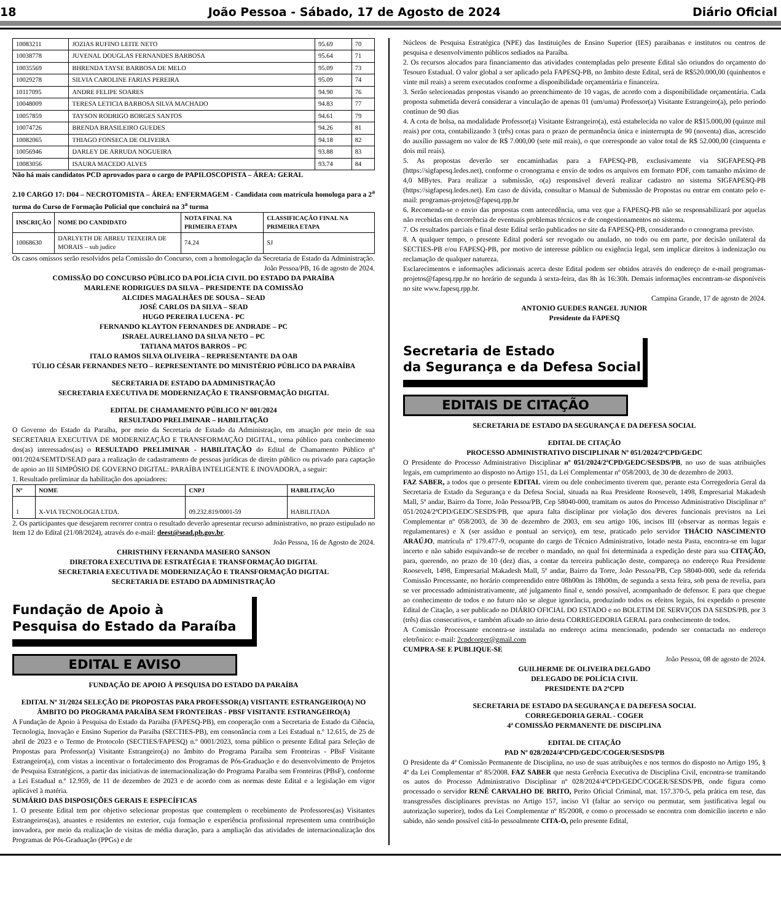18 João Pessoa - Sábado, 17 de Agosto de 2024 Diário Oficial
| 10083211 | JOZIAS RUFINO LEITE NETO | 95.69 | 70 |
| 10038778 | JUVENAL DOUGLAS FERNANDES BARBOSA | 95.64 | 71 |
| 10035569 | BHRENDA TAYSE BARBOSA DE MELO | 95.09 | 73 |
| 10029278 | SILVIA CAROLINE FARIAS PEREIRA | 95.09 | 74 |
| 10117095 | ANDRE FELIPE SOARES | 94.90 | 76 |
| 10048009 | TERESA LETICIA BARBOSA SILVA MACHADO | 94.83 | 77 |
| 10057859 | TAYSON RODRIGO BORGES SANTOS | 94.61 | 79 |
| 10074726 | BRENDA BRASILEIRO GUEDES | 94.26 | 81 |
| 10082065 | THIAGO FONSECA DE OLIVEIRA | 94.18 | 82 |
| 10056946 | DARLEY DE ARRUDA NOGUEIRA | 93.88 | 83 |
| 10083056 | ISAURA MACEDO ALVES | 93.74 | 84 |
Não há mais candidatos PCD aprovados para o cargo de PAPILOSCOPISTA – ÁREA: GERAL
2.10 CARGO 17: D04 – NECROTOMISTA – ÁREA: ENFERMAGEM - Candidata com matrícula homologa para a 2<sup>a</sup> turma do Curso de Formação Policial que concluirá na 3<sup>a</sup> turma
| INSCRIÇÃO | NOME DO CANDIDATO | NOTA FINAL NA PRIMEIRA ETAPA | CLASSIFICAÇÃO FINAL NA PRIMEIRA ETAPA |
| --- | --- | --- | --- |
| 10068630 | DARLYETH DE ABREU TEIXEIRA DE MORAIS – sub judice | 74.24 | SJ |
Os casos omissos serão resolvidos pela Comissão do Concurso, com a homologação da Secretaria de Estado da Administração.
João Pessoa/PB, 16 de agosto de 2024.
COMISSÃO DO CONCURSO PÚBLICO DA POLÍCIA CIVIL DO ESTADO DA PARAÍBA
MARLENE RODRIGUES DA SILVA – PRESIDENTE DA COMISSÃO
ALCIDES MAGALHÃES DE SOUSA – SEAD
JOSÉ CARLOS DA SILVA – SEAD
HUGO PEREIRA LUCENA - PC
FERNANDO KLAYTON FERNANDES DE ANDRADE – PC
ISRAEL AURELIANO DA SILVA NETO – PC
TATIANA MATOS BARROS – PC
ITALO RAMOS SILVA OLIVEIRA – REPRESENTANTE DA OAB
TÚLIO CÉSAR FERNANDES NETO – REPRESENTANTE DO MINISTÉRIO PÚBLICO DA PARAÍBA
SECRETARIA DE ESTADO DA ADMINISTRAÇÃO
SECRETARIA EXECUTIVA DE MODERNIZAÇÃO E TRANSFORMAÇÃO DIGITAL
EDITAL DE CHAMAMENTO PÚBLICO Nº 001/2024
RESULTADO PRELIMINAR – HABILITAÇÃO
O Governo do Estado da Paraíba, por meio da Secretaria de Estado da Administração, em atuação por meio de sua SECRETARIA EXECUTIVA DE MODERNIZAÇÃO E TRANSFORMAÇÃO DIGITAL, torna público para conhecimento dos(as) interessados(as) o RESULTADO PRELIMINAR - HABILITAÇÃO do Edital de Chamamento Público nº 001/2024/SEMTD/SEAD para a realização de cadastramento de pessoas jurídicas de direito público ou privado para captação de apoio ao III SIMPÓSIO DE GOVERNO DIGITAL: PARAÍBA INTELIGENTE E INOVADORA, a seguir:
1. Resultado preliminar da habilitação dos apoiadores:
| Nº | NOME | CNPJ | HABILITAÇÃO |
| --- | --- | --- | --- |
| 1 | X-VIA TECNOLOGIA LTDA. | 09.232.819/0001-59 | HABILITADA |
2. Os participantes que desejarem recorrer contra o resultado deverão apresentar recurso administrativo, no prazo estipulado no Item 12 do Edital (21/08/2024), através do e-mail: deest@sead.pb.gov.br.
João Pessoa, 16 de Agosto de 2024.
CHRISTHINY FERNANDA MASIERO SANSON
DIRETORA EXECUTIVA DE ESTRATÉGIA E TRANSFORMAÇÃO DIGITAL
SECRETARIA EXECUTIVA DE MODERNIZAÇÃO E TRANSFORMAÇÃO DIGITAL
SECRETARIA DE ESTADO DA ADMINISTRAÇÃO
Fundação de Apoio à
Pesquisa do Estado da Paraíba
EDITAL E AVISO
FUNDAÇÃO DE APOIO À PESQUISA DO ESTADO DA PARAÍBA
EDITAL Nº 31/2024 SELEÇÃO DE PROPOSTAS PARA PROFESSOR(A) VISITANTE ESTRANGEIRO(A) NO ÂMBITO DO PROGRAMA PARAÍBA SEM FRONTEIRAS - PBSF VISITANTE ESTRANGEIRO(A)
A Fundação de Apoio à Pesquisa do Estado da Paraíba (FAPESQ-PB), em cooperação com a Secretaria de Estado da Ciência, Tecnologia, Inovação e Ensino Superior da Paraíba (SECTIES-PB), em consonância com a Lei Estadual n.º 12.615, de 25 de abril de 2023 e o Termo de Protocolo (SECTIES/FAPESQ) n.º 0001/2023, torna público o presente Edital para Seleção de Propostas para Professor(a) Visitante Estrangeiro(a) no âmbito do Programa Paraíba sem Fronteiras - PBsF Visitante Estrangeiro(a), com vistas a incentivar o fortalecimento dos Programas de Pós-Graduação e do desenvolvimento de Projetos de Pesquisa Estratégicos, a partir das iniciativas de internacionalização do Programa Paraíba sem Fronteiras (PBsF), conforme a Lei Estadual n.º 12.959, de 11 de dezembro de 2023 e de acordo com as normas deste Edital e a legislação em vigor aplicável à matéria.
SUMÁRIO DAS DISPOSIÇÕES GERAIS E ESPECÍFICAS
1. O presente Edital tem por objetivo selecionar propostas que contemplem o recebimento de Professores(as) Visitantes Estrangeiros(as), atuantes e residentes no exterior, cuja formação e experiência profissional representem uma contribuição inovadora, por meio da realização de visitas de média duração, para a ampliação das atividades de internacionalização dos Programas de Pós-Graduação (PPGs) e de
Núcleos de Pesquisa Estratégica (NPE) das Instituições de Ensino Superior (IES) paraibanas e institutos ou centros de pesquisa e desenvolvimento públicos sediados na Paraíba.
2. Os recursos alocados para financiamento das atividades contempladas pelo presente Edital são oriundos do orçamento do Tesouro Estadual. O valor global a ser aplicado pela FAPESQ-PB, no âmbito deste Edital, será de R$520.000,00 (quinhentos e vinte mil reais) a serem executados conforme a disponibilidade orçamentária e financeira.
3. Serão selecionadas propostas visando ao preenchimento de 10 vagas, de acordo com a disponibilidade orçamentária. Cada proposta submetida deverá considerar a vinculação de apenas 01 (um/uma) Professor(a) Visitante Estrangeiro(a), pelo período contínuo de 90 dias
4. A cota de bolsa, na modalidade Professor(a) Visitante Estrangeiro(a), está estabelecida no valor de R$15.000,00 (quinze mil reais) por cota, contabilizando 3 (três) cotas para o prazo de permanência única e ininterrupta de 90 (noventa) dias, acrescido do auxílio passagem no valor de R$ 7.000,00 (sete mil reais), o que corresponde ao valor total de R$ 52.000,00 (cinquenta e dois mil reais).
5. As propostas deverão ser encaminhadas para a FAPESQ-PB, exclusivamente via SIGFAPESQ-PB (https://sigfapesq.ledes.net), conforme o cronograma e envio de todos os arquivos em formato PDF, com tamanho máximo de 4,0 MBytes. Para realizar a submissão, o(a) responsável deverá realizar cadastro no sistema SIGFAPESQ-PB (https://sigfapesq.ledes.net). Em caso de dúvida, consultar o Manual de Submissão de Propostas ou entrar em contato pelo e-mail: programas-projetos@fapesq.rpp.br
6. Recomenda-se o envio das propostas com antecedência, uma vez que a FAPESQ-PB não se responsabilizará por aquelas não recebidas em decorrência de eventuais problemas técnicos e de congestionamentos no sistema.
7. Os resultados parciais e final deste Edital serão publicados no site da FAPESQ-PB, considerando o cronograma previsto.
8. A qualquer tempo, o presente Edital poderá ser revogado ou anulado, no todo ou em parte, por decisão unilateral da SECTIES-PB e/ou FAPESQ-PB, por motivo de interesse público ou exigência legal, sem implicar direitos à indenização ou reclamação de qualquer natureza.
Esclarecimentos e informações adicionais acerca deste Edital podem ser obtidos através do endereço de e-mail programas-projetos@fapesq.rpp.br no horário de segunda à sexta-feira, das 8h às 16:30h. Demais informações encontram-se disponíveis no site www.fapesq.rpp.br.
Campina Grande, 17 de agosto de 2024.
ANTONIO GUEDES RANGEL JUNIOR
Presidente da FAPESQ
Secretaria de Estado
da Segurança e da Defesa Social
EDITAIS DE CITAÇÃO
SECRETARIA DE ESTADO DA SEGURANÇA E DA DEFESA SOCIAL
EDITAL DE CITAÇÃO
PROCESSO ADMINISTRATIVO DISCIPLINAR Nº 051/2024/2ªCPD/GEDC
O Presidente do Processo Administrativo Disciplinar nº 051/2024/2ªCPD/GEDC/SESDS/PB, no uso de suas atribuições legais, em cumprimento ao disposto no Artigo 151, da Lei Complementar nº 058/2003, de 30 de dezembro de 2003.
FAZ SABER, a todos que o presente EDITAL virem ou dele conhecimento tiverem que, perante esta Corregedoria Geral da Secretaria de Estado da Segurança e da Defesa Social, situada na Rua Presidente Roosevelt, 1498, Empresarial Makadesh Mall, 5º andar, Bairro da Torre, João Pessoa/PB, Cep 58040-000, tramitam os autos do Processo Administrativo Disciplinar nº 051/2024/2ªCPD/GEDC/SESDS/PB, que apura falta disciplinar por violação dos deveres funcionais previstos na Lei Complementar nº 058/2003, de 30 de dezembro de 2003, em seu artigo 106, incisos III (observar as normas legais e regulamentares) e X (ser assíduo e pontual ao serviço), em tese, praticado pelo servidor THÁCIO NASCIMENTO ARAÚJO, matrícula nº 179.477-9, ocupante do cargo de Técnico Administrativo, lotado nesta Pasta, encontra-se em lugar incerto e não sabido esquivando-se de receber o mandado, no qual foi determinada a expedição deste para sua CITAÇÃO, para, querendo, no prazo de 10 (dez) dias, a contar da terceira publicação deste, compareça no endereço Rua Presidente Roosevelt, 1498, Empresarial Makadesh Mall, 5º andar, Bairro da Torre, João Pessoa/PB, Cep 58040-000, sede da referida Comissão Processante, no horário compreendido entre 08h00m às 18h00m, de segunda a sexta feira, sob pena de revelia, para se ver processado administrativamente, até julgamento final e, sendo possível, acompanhado de defensor. E para que chegue ao conhecimento de todos e no futuro não se alegue ignorância, produzindo todos os efeitos legais, foi expedido o presente Edital de Citação, a ser publicado no DIÁRIO OFICIAL DO ESTADO e no BOLETIM DE SERVIÇOS DA SESDS/PB, por 3 (três) dias consecutivos, e também afixado no átrio desta CORREGEDORIA GERAL para conhecimento de todos.
A Comissão Processante encontra-se instalada no endereço acima mencionado, podendo ser contactada no endereço eletrônico: e-mail: 2cpdcorger@gmail.com
CUMPRA-SE E PUBLIQUE-SE
João Pessoa, 08 de agosto de 2024.
GUILHERME DE OLIVEIRA DELGADO
DELEGADO DE POLÍCIA CIVIL
PRESIDENTE DA 2ªCPD
SECRETARIA DE ESTADO DA SEGURANÇA E DA DEFESA SOCIAL
CORREGEDORIA GERAL - COGER
4ª COMISSÃO PERMANENTE DE DISCIPLINA
EDITAL DE CITAÇÃO
PAD Nº 028/2024/4ªCPD/GEDC/COGER/SESDS/PB
O Presidente da 4ª Comissão Permanente de Disciplina, no uso de suas atribuições e nos termos do disposto no Artigo 195, § 4º da Lei Complementar nº 85/2008. FAZ SABER que nesta Gerência Executiva de Disciplina Civil, encontra-se tramitando os autos do Processo Administrativo Disciplinar nº 028/2024/4ªCPD/GEDC/COGER/SESDS/PB, onde figura como processado o servidor RENÊ CARVALHO DE BRITO, Perito Oficial Criminal, mat. 157.370-5, pela prática em tese, das transgressões disciplinares previstas no Artigo 157, inciso VI (faltar ao serviço ou permutar, sem justificativa legal ou autorização superior), todos da Lei Complementar nº 85/2008, e como o processado se encontra com domicílio incerto e não sabido, não sendo possível citá-lo pessoalmente CITA-O, pelo presente Edital,